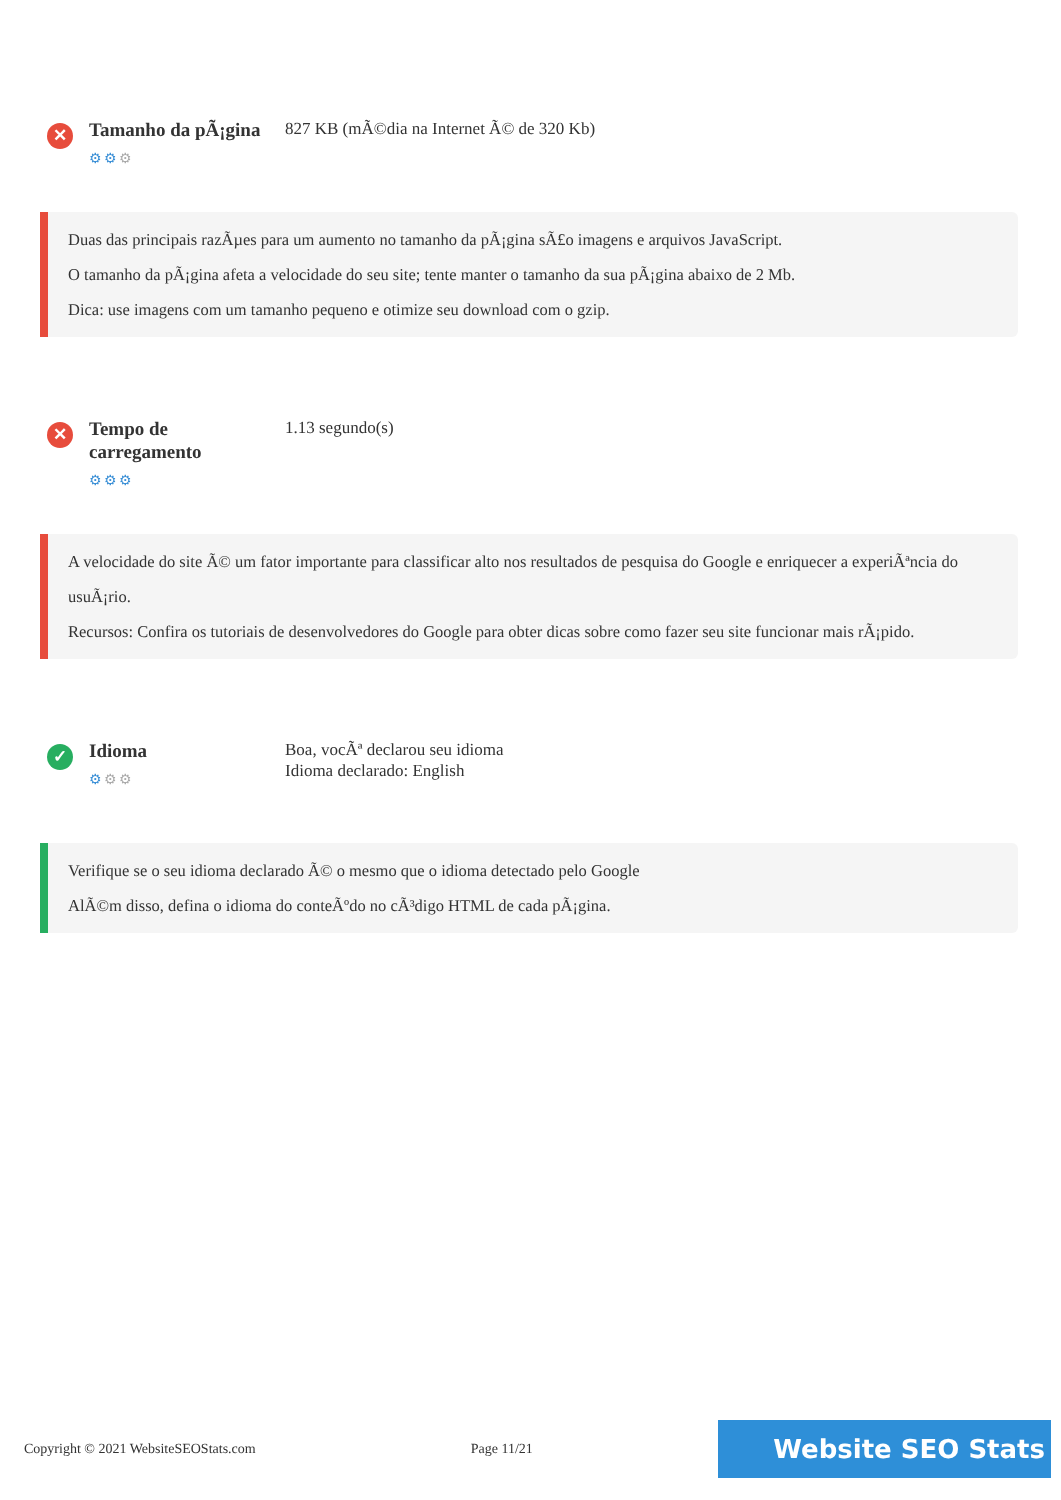✕
Tamanho da pÃ¡gina
⚙⚙⚙
827 KB (mÃ©dia na Internet Ã© de 320 Kb)
Duas das principais razÃµes para um aumento no tamanho da pÃ¡gina sÃ£o imagens e arquivos JavaScript.
O tamanho da pÃ¡gina afeta a velocidade do seu site; tente manter o tamanho da sua pÃ¡gina abaixo de 2 Mb.
Dica: use imagens com um tamanho pequeno e otimize seu download com o gzip.
✕
Tempo de carregamento
⚙⚙⚙
1.13 segundo(s)
A velocidade do site Ã© um fator importante para classificar alto nos resultados de pesquisa do Google e enriquecer a experiÃªncia do usuÃ¡rio.
Recursos: Confira os tutoriais de desenvolvedores do Google para obter dicas sobre como fazer seu site funcionar mais rÃ¡pido.
✓
Idioma
⚙⚙⚙
Boa, vocÃª declarou seu idioma
Idioma declarado: English
Verifique se o seu idioma declarado Ã© o mesmo que o idioma detectado pelo Google
AlÃ©m disso, defina o idioma do conteÃºdo no cÃ³digo HTML de cada pÃ¡gina.
Copyright © 2021 WebsiteSEOStats.com Page 11/21
Website SEO Stats